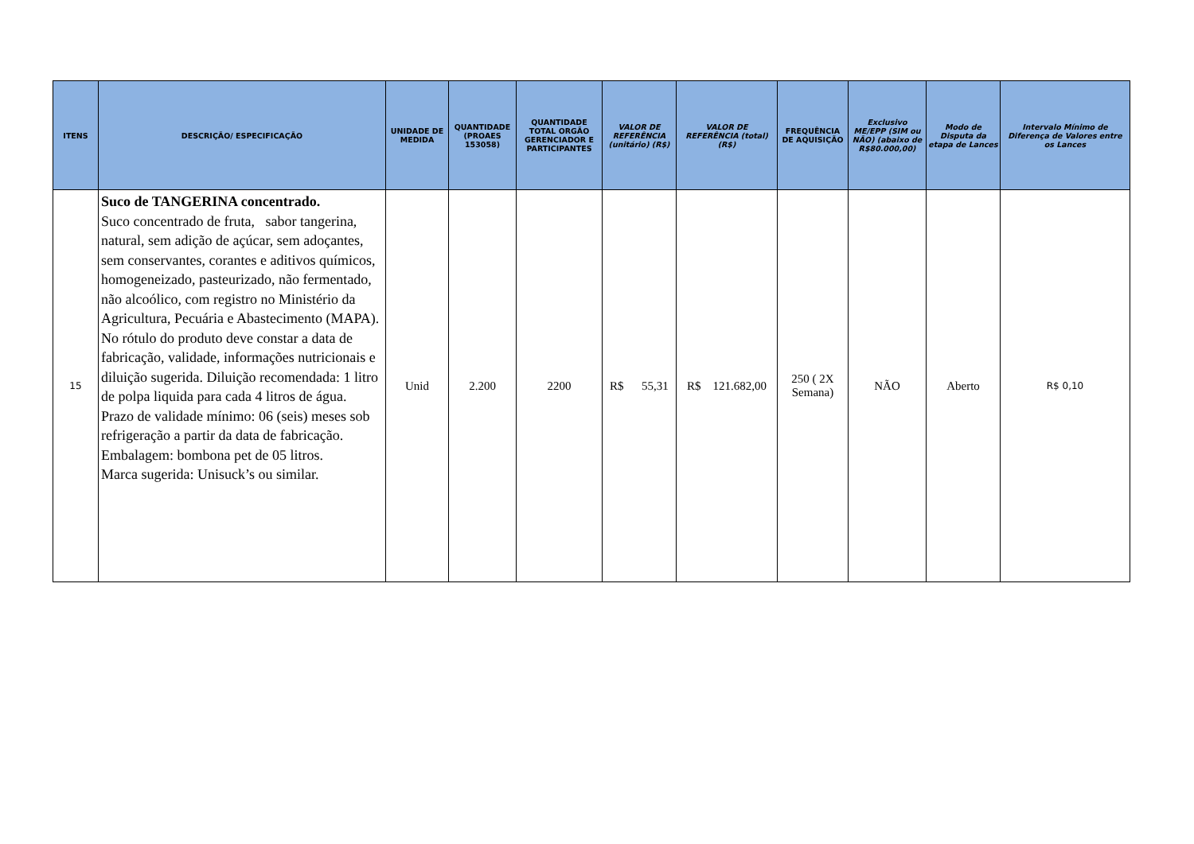| ITENS | DESCRIÇÃO/ ESPECIFICAÇÃO | UNIDADE DE MEDIDA | QUANTIDADE (PROAES 153058) | QUANTIDADE TOTAL ORGÃO GERENCIADOR E PARTICIPANTES | VALOR DE REFERÊNCIA (unitário) (R$) | VALOR DE REFERÊNCIA (total)(R$) | FREQUÊNCIA DE AQUISIÇÃO | Exclusivo ME/EPP (SIM ou NÃO) (abaixo de R$80.000,00) | Modo de Disputa da etapa de Lances | Intervalo Mínimo de Diferença de Valores entre os Lances |
| --- | --- | --- | --- | --- | --- | --- | --- | --- | --- | --- |
| 15 | Suco de TANGERINA concentrado. Suco concentrado de fruta, sabor tangerina, natural, sem adição de açúcar, sem adoçantes, sem conservantes, corantes e aditivos químicos, homogeneizado, pasteurizado, não fermentado, não alcoólico, com registro no Ministério da Agricultura, Pecuária e Abastecimento (MAPA). No rótulo do produto deve constar a data de fabricação, validade, informações nutricionais e diluição sugerida. Diluição recomendada: 1 litro de polpa liquida para cada 4 litros de água. Prazo de validade mínimo: 06 (seis) meses sob refrigeração a partir da data de fabricação. Embalagem: bombona pet de 05 litros. Marca sugerida: Unisuck’s ou similar. | Unid | 2.200 | 2200 | R$ 55,31 | R$ 121.682,00 | 250 ( 2X Semana) | NÃO | Aberto | R$ 0,10 |